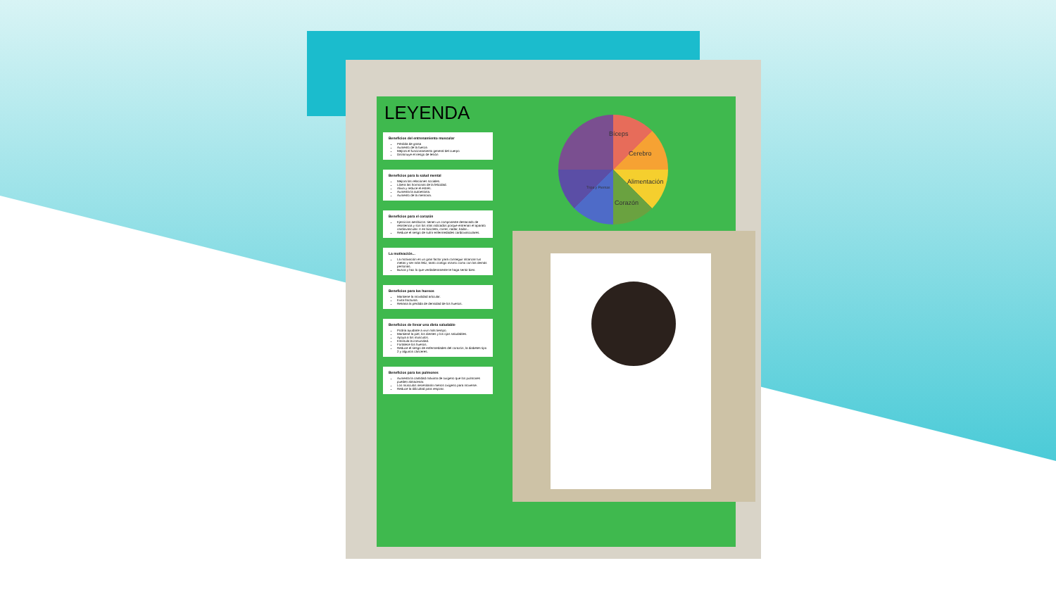LEYENDA
Beneficios del entrenamiento muscular
Pérdida de grasa
Aumento de la fuerza
Mejora el funcionamiento general del cuerpo
Disminuye el riesgo de lesión
Beneficios para la salud mental
Mejora las relaciones sociales.
Libera las hormonas de la felicidad.
Alivia y reduce el estrés.
Aumenta la autoestima.
Aumento de la memoria.
Beneficios para el corazón
Ejercicios aeróbicos: tienen un componente destacado de resistencia y son los más indicados porque entrenan el aparato cardiovascular. Ir en bicicleta, correr, nadar, bailar...
Reduce el riesgo de sufrir enfermedades cardiovasculares.
La motivación...
La motivación es un gran factor para conseguir alcanzar tus metas y ser más feliz, tanto contigo mismo como con las demás personas.
Busca y haz lo que verdaderamente te haga sentir bien.
Beneficios para los huesos
Mantiene la movilidad articular.
Evita fracturas.
Retrasa la pérdida de densidad de los huesos.
Beneficios de llevar una dieta saludable
Podría ayudarte a vivir más tiempo.
Mantiene la piel, los dientes y los ojos saludables.
Apoya a los músculos.
Estimula la inmunidad.
Fortalece los huesos.
Reduce el riesgo de enfermedades del corazón, la diabetes tipo 2 y algunos cánceres.
Beneficios para los pulmones
Aumenta la cantidad máxima de oxígeno que los pulmones pueden almacenar.
Los músculos necesitarán menos oxígeno para moverse.
Reduce la dificultad para respirar.
Bíceps
Cerebro
Alimentación
Corazón
Tripa y Piernas